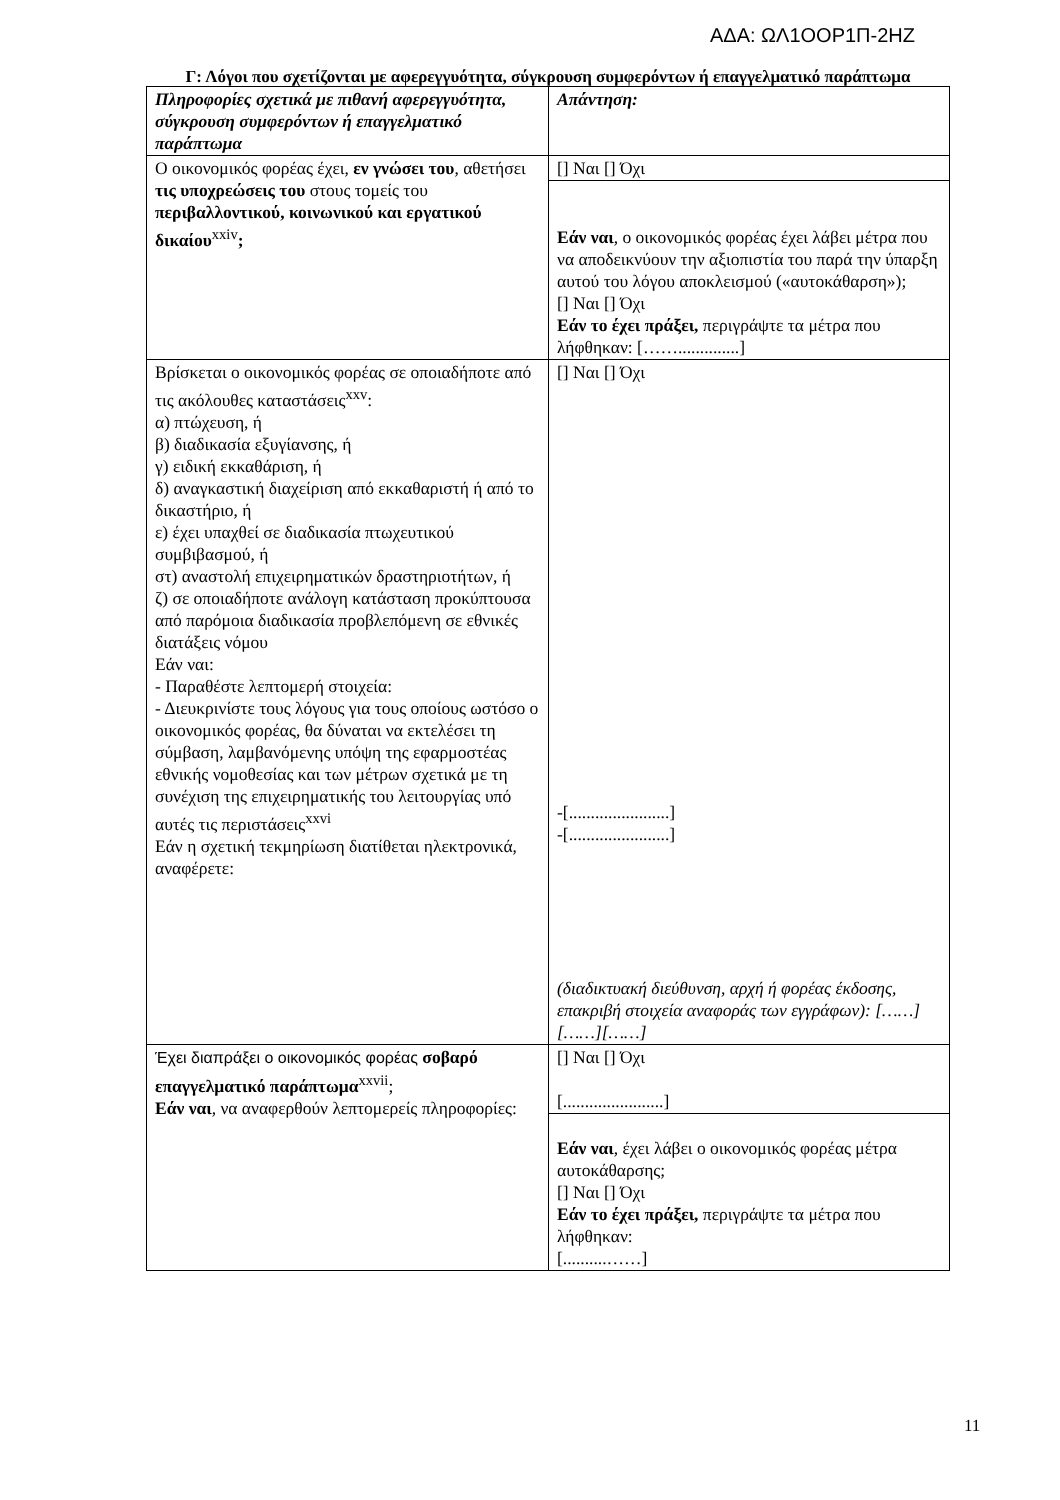ΑΔΑ: ΩΛ1ΟΟΡ1Π-2ΗΖ
Γ: Λόγοι που σχετίζονται με αφερεγγυότητα, σύγκρουση συμφερόντων ή επαγγελματικό παράπτωμα
| Πληροφορίες σχετικά με πιθανή αφερεγγυότητα, σύγκρουση συμφερόντων ή επαγγελματικό παράπτωμα | Απάντηση: |
| Ο οικονομικός φορέας έχει, εν γνώσει του , αθετήσει τις υποχρεώσεις του στους τομείς του περιβαλλοντικού, κοινωνικού και εργατικού δικαίου<sup>xxiv</sup> ; | [] Ναι [] Όχι |
| | Εάν ναι , ο οικονομικός φορέας έχει λάβει μέτρα που να αποδεικνύουν την αξιοπιστία του παρά την ύπαρξη αυτού του λόγου αποκλεισμού («αυτοκάθαρση»); [] Ναι [] Όχι Εάν το έχει πράξει, περιγράψτε τα μέτρα που λήφθηκαν: [……..............] |
| Βρίσκεται ο οικονομικός φορέας σε οποιαδήποτε από τις ακόλουθες καταστάσεις<sup>xxv</sup>: α) πτώχευση, ή β) διαδικασία εξυγίανσης, ή γ) ειδική εκκαθάριση, ή δ) αναγκαστική διαχείριση από εκκαθαριστή ή από το δικαστήριο, ή ε) έχει υπαχθεί σε διαδικασία πτωχευτικού συμβιβασμού, ή στ) αναστολή επιχειρηματικών δραστηριοτήτων, ή ζ) σε οποιαδήποτε ανάλογη κατάσταση προκύπτουσα από παρόμοια διαδικασία προβλεπόμενη σε εθνικές διατάξεις νόμου Εάν ναι: - Παραθέστε λεπτομερή στοιχεία: - Διευκρινίστε τους λόγους για τους οποίους ωστόσο ο οικονομικός φορέας, θα δύναται να εκτελέσει τη σύμβαση, λαμβανόμενης υπόψη της εφαρμοστέας εθνικής νομοθεσίας και των μέτρων σχετικά με τη συνέχιση της επιχειρηματικής του λειτουργίας υπό αυτές τις περιστάσεις<sup>xxvi</sup> Εάν η σχετική τεκμηρίωση διατίθεται ηλεκτρονικά, αναφέρετε: | [] Ναι [] Όχι -[.......................] -[.......................] (διαδικτυακή διεύθυνση, αρχή ή φορέας έκδοσης, επακριβή στοιχεία αναφοράς των εγγράφων): [……][……][……] |
| Έχει διαπράξει ο οικονομικός φορέας σοβαρό επαγγελματικό παράπτωμα<sup>xxvii</sup>; Εάν ναι , να αναφερθούν λεπτομερείς πληροφορίες: | [] Ναι [] Όχι [.......................] |
| | Εάν ναι , έχει λάβει ο οικονομικός φορέας μέτρα αυτοκάθαρσης; [] Ναι [] Όχι Εάν το έχει πράξει, περιγράψτε τα μέτρα που λήφθηκαν: [..........……] |
11